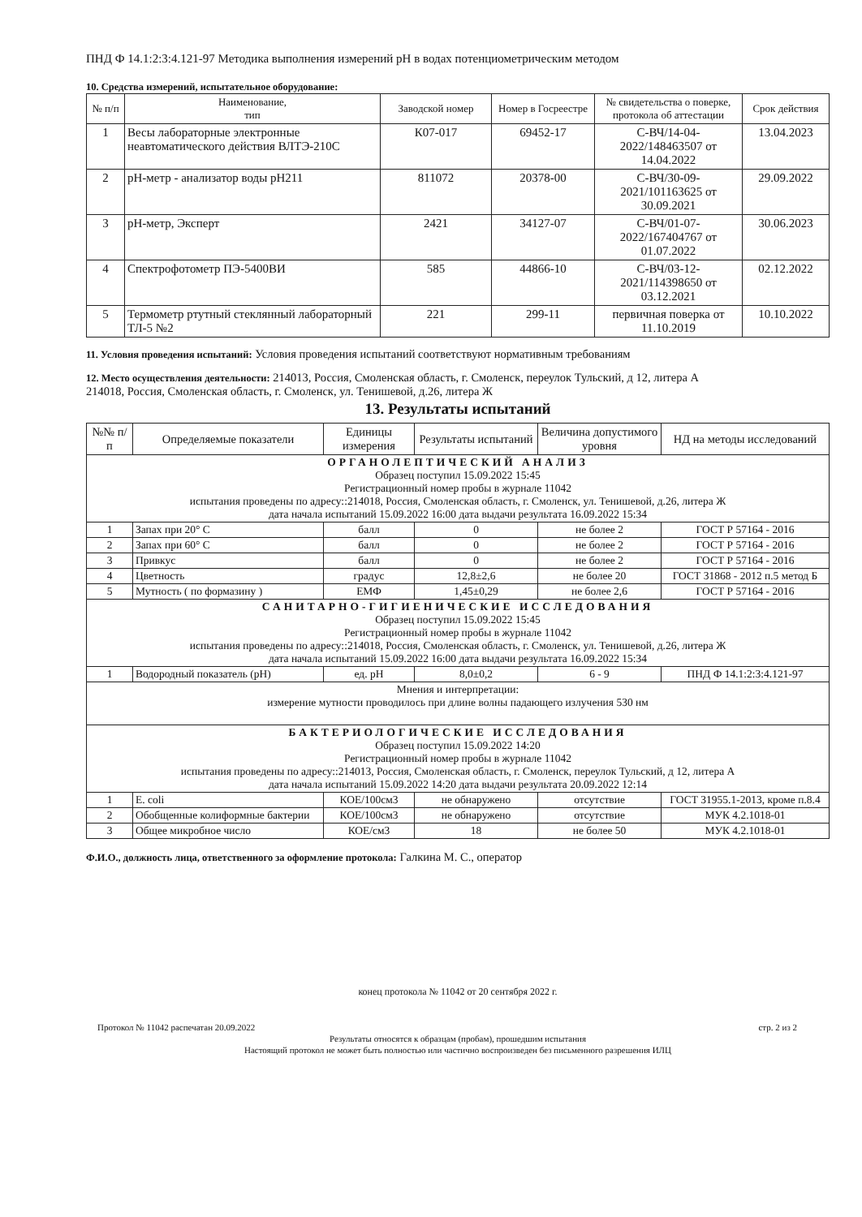ПНД Ф 14.1:2:3:4.121-97 Методика выполнения измерений pH в водах потенциометрическим методом
10. Средства измерений, испытательное оборудование:
| № п/п | Наименование, тип | Заводской номер | Номер в Госреестре | № свидетельства о поверке, протокола об аттестации | Срок действия |
| --- | --- | --- | --- | --- | --- |
| 1 | Весы лабораторные электронные неавтоматического действия ВЛТЭ-210С | К07-017 | 69452-17 | С-ВЧ/14-04-2022/148463507 от 14.04.2022 | 13.04.2023 |
| 2 | pH-метр - анализатор воды pH211 | 811072 | 20378-00 | С-ВЧ/30-09-2021/101163625 от 30.09.2021 | 29.09.2022 |
| 3 | pH-метр, Эксперт | 2421 | 34127-07 | С-ВЧ/01-07-2022/167404767 от 01.07.2022 | 30.06.2023 |
| 4 | Спектрофотометр ПЭ-5400ВИ | 585 | 44866-10 | С-ВЧ/03-12-2021/114398650 от 03.12.2021 | 02.12.2022 |
| 5 | Термометр ртутный стеклянный лабораторный ТЛ-5 №2 | 221 | 299-11 | первичная поверка от 11.10.2019 | 10.10.2022 |
11. Условия проведения испытаний: Условия проведения испытаний соответствуют нормативным требованиям
12. Место осуществления деятельности: 214013, Россия, Смоленская область, г. Смоленск, переулок Тульский, д 12, литера А
214018, Россия, Смоленская область, г. Смоленск, ул. Тенишевой, д.26, литера Ж
13. Результаты испытаний
| №№ п/п | Определяемые показатели | Единицы измерения | Результаты испытаний | Величина допустимого уровня | НД на методы исследований |
| --- | --- | --- | --- | --- | --- |
| ОРГАНОЛЕПТИЧЕСКИЙ АНАЛИЗ Образец поступил 15.09.2022 15:45 Регистрационный номер пробы в журнале 11042 испытания проведены по адресу::214018, Россия, Смоленская область, г. Смоленск, ул. Тенишевой, д.26, литера Ж дата начала испытаний 15.09.2022 16:00 дата выдачи результата 16.09.2022 15:34 | | | | | |
| 1 | Запах при 20° С | балл | 0 | не более 2 | ГОСТ Р 57164 - 2016 |
| 2 | Запах при 60° С | балл | 0 | не более 2 | ГОСТ Р 57164 - 2016 |
| 3 | Привкус | балл | 0 | не более 2 | ГОСТ Р 57164 - 2016 |
| 4 | Цветность | градус | 12,8±2,6 | не более 20 | ГОСТ 31868 - 2012 п.5 метод Б |
| 5 | Мутность ( по формазину ) | ЕМФ | 1,45±0,29 | не более 2,6 | ГОСТ Р 57164 - 2016 |
| САНИТАРНО-ГИГИЕНИЧЕСКИЕ ИССЛЕДОВАНИЯ Образец поступил 15.09.2022 15:45 Регистрационный номер пробы в журнале 11042 испытания проведены по адресу::214018, Россия, Смоленская область, г. Смоленск, ул. Тенишевой, д.26, литера Ж дата начала испытаний 15.09.2022 16:00 дата выдачи результата 16.09.2022 15:34 | | | | | |
| 1 | Водородный показатель (pH) | ед. pH | 8,0±0,2 | 6 - 9 | ПНД Ф 14.1:2:3:4.121-97 |
| Мнения и интерпретации: измерение мутности проводилось при длине волны падающего излучения 530 нм | | | | | |
| БАКТЕРИОЛОГИЧЕСКИЕ ИССЛЕДОВАНИЯ Образец поступил 15.09.2022 14:20 Регистрационный номер пробы в журнале 11042 испытания проведены по адресу::214013, Россия, Смоленская область, г. Смоленск, переулок Тульский, д 12, литера А дата начала испытаний 15.09.2022 14:20 дата выдачи результата 20.09.2022 12:14 | | | | | |
| 1 | E. coli | КОЕ/100см3 | не обнаружено | отсутствие | ГОСТ 31955.1-2013, кроме п.8.4 |
| 2 | Обобщенные колиформные бактерии | КОЕ/100см3 | не обнаружено | отсутствие | МУК 4.2.1018-01 |
| 3 | Общее микробное число | КОЕ/см3 | 18 | не более 50 | МУК 4.2.1018-01 |
Ф.И.О., должность лица, ответственного за оформление протокола: Галкина М. С., оператор
конец протокола № 11042 от 20 сентября 2022 г.
Протокол № 11042 распечатан 20.09.2022 стр. 2 из 2
Результаты относятся к образцам (пробам), прошедшим испытания
Настоящий протокол не может быть полностью или частично воспроизведен без письменного разрешения ИЛЦ